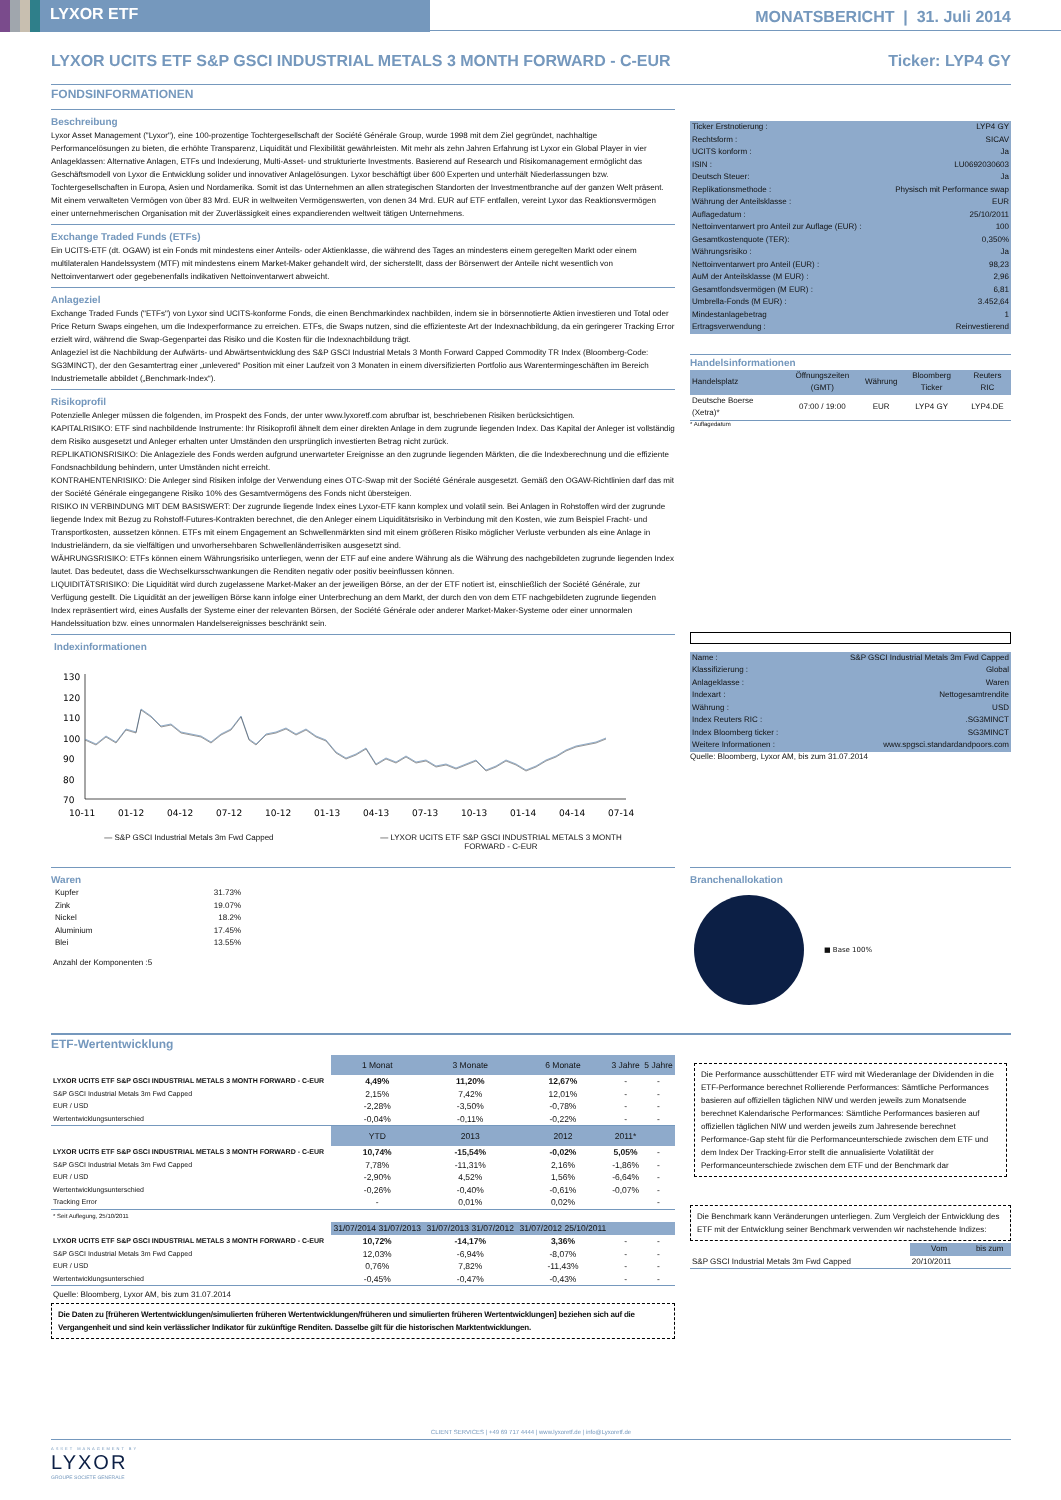LYXOR ETF
MONATSBERICHT | 31. Juli 2014
LYXOR UCITS ETF S&P GSCI INDUSTRIAL METALS 3 MONTH FORWARD - C-EUR Ticker: LYP4 GY
FONDSINFORMATIONEN
Beschreibung
Lyxor Asset Management ("Lyxor"), eine 100-prozentige Tochtergesellschaft der Société Générale Group, wurde 1998 mit dem Ziel gegründet, nachhaltige Performancelösungen zu bieten, die erhöhte Transparenz, Liquidität und Flexibilität gewährleisten. Mit mehr als zehn Jahren Erfahrung ist Lyxor ein Global Player in vier Anlageklassen: Alternative Anlagen, ETFs und Indexierung, Multi-Asset- und strukturierte Investments. Basierend auf Research und Risikomanagement ermöglicht das Geschäftsmodell von Lyxor die Entwicklung solider und innovativer Anlagelösungen. Lyxor beschäftigt über 600 Experten und unterhält Niederlassungen bzw. Tochtergesellschaften in Europa, Asien und Nordamerika. Somit ist das Unternehmen an allen strategischen Standorten der Investmentbranche auf der ganzen Welt präsent. Mit einem verwalteten Vermögen von über 83 Mrd. EUR in weltweiten Vermögenswerten, von denen 34 Mrd. EUR auf ETF entfallen, vereint Lyxor das Reaktionsvermögen einer unternehmerischen Organisation mit der Zuverlässigkeit eines expandierenden weltweit tätigen Unternehmens.
Exchange Traded Funds (ETFs)
Ein UCITS-ETF (dt. OGAW) ist ein Fonds mit mindestens einer Anteils- oder Aktienklasse, die während des Tages an mindestens einem geregelten Markt oder einem multilateralen Handelssystem (MTF) mit mindestens einem Market-Maker gehandelt wird, der sicherstellt, dass der Börsenwert der Anteile nicht wesentlich von Nettoinventarwert oder gegebenenfalls indikativen Nettoinventarwert abweicht.
Anlageziel
Exchange Traded Funds ("ETFs") von Lyxor sind UCITS-konforme Fonds, die einen Benchmarkindex nachbilden, indem sie in börsennotierte Aktien investieren und Total oder Price Return Swaps eingehen, um die Indexperformance zu erreichen. ETFs, die Swaps nutzen, sind die effizienteste Art der Indexnachbildung, da ein geringerer Tracking Error erzielt wird, während die Swap-Gegenpartei das Risiko und die Kosten für die Indexnachbildung trägt.
Anlageziel ist die Nachbildung der Aufwärts- und Abwärtsentwicklung des S&P GSCI Industrial Metals 3 Month Forward Capped Commodity TR Index (Bloomberg-Code: SG3MINCT), der den Gesamtertrag einer „unlevered“ Position mit einer Laufzeit von 3 Monaten in einem diversifizierten Portfolio aus Warentermingeschäften im Bereich Industriemetalle abbildet („Benchmark-Index“).
Risikoprofil
Potenzielle Anleger müssen die folgenden, im Prospekt des Fonds, der unter www.lyxoretf.com abrufbar ist, beschriebenen Risiken berücksichtigen.
KAPITALRISIKO: ETF sind nachbildende Instrumente: Ihr Risikoprofil ähnelt dem einer direkten Anlage in dem zugrunde liegenden Index. Das Kapital der Anleger ist vollständig dem Risiko ausgesetzt und Anleger erhalten unter Umständen den ursprünglich investierten Betrag nicht zurück.
REPLIKATIONSRISIKO: Die Anlageziele des Fonds werden aufgrund unerwarteter Ereignisse an den zugrunde liegenden Märkten, die die Indexberechnung und die effiziente Fondsnachbildung behindern, unter Umständen nicht erreicht.
KONTRAHENTENRISIKO: Die Anleger sind Risiken infolge der Verwendung eines OTC-Swap mit der Société Générale ausgesetzt. Gemäß den OGAW-Richtlinien darf das mit der Société Générale eingegangene Risiko 10% des Gesamtvermögens des Fonds nicht übersteigen.
RISIKO IN VERBINDUNG MIT DEM BASISWERT: Der zugrunde liegende Index eines Lyxor-ETF kann komplex und volatil sein. Bei Anlagen in Rohstoffen wird der zugrunde liegende Index mit Bezug zu Rohstoff-Futures-Kontrakten berechnet, die den Anleger einem Liquiditätsrisiko in Verbindung mit den Kosten, wie zum Beispiel Fracht- und Transportkosten, aussetzen können. ETFs mit einem Engagement an Schwellenmärkten sind mit einem größeren Risiko möglicher Verluste verbunden als eine Anlage in Industrieländern, da sie vielfältigen und unvorhersehbaren Schwellenländerrisiken ausgesetzt sind.
WÄHRUNGSRISIKO: ETFs können einem Währungsrisiko unterliegen, wenn der ETF auf eine andere Währung als die Währung des nachgebildeten zugrunde liegenden Index lautet. Das bedeutet, dass die Wechselkursschwankungen die Renditen negativ oder positiv beeinflussen können.
LIQUIDITÄTSRISIKO: Die Liquidität wird durch zugelassene Market-Maker an der jeweiligen Börse, an der der ETF notiert ist, einschließlich der Société Générale, zur Verfügung gestellt. Die Liquidität an der jeweiligen Börse kann infolge einer Unterbrechung an dem Markt, der durch den von dem ETF nachgebildeten zugrunde liegenden Index repräsentiert wird, eines Ausfalls der Systeme einer der relevanten Börsen, der Société Générale oder anderer Market-Maker-Systeme oder einer unnormalen Handelssituation bzw. eines unnormalen Handelsereignisses beschränkt sein.
Indexinformationen
130
120
110
100
90
80
70
10-11
01-12
04-12
07-12
10-12
01-13
04-13
07-13
10-13
01-14
04-14
07-14
— S&P GSCI Industrial Metals 3m Fwd Capped — LYXOR UCITS ETF S&P GSCI INDUSTRIAL METALS 3 MONTH
FORWARD - C-EUR
| Ticker Erstnotierung : | LYP4 GY |
| Rechtsform : | SICAV |
| UCITS konform : | Ja |
| ISIN : | LU0692030603 |
| Deutsch Steuer: | Ja |
| Replikationsmethode : | Physisch mit Performance swap |
| Währung der Anteilsklasse : | EUR |
| Auflagedatum : | 25/10/2011 |
| Nettoinventarwert pro Anteil zur Auflage (EUR) : | 100 |
| Gesamtkostenquote (TER): | 0,350% |
| Währungsrisiko : | Ja |
| Nettoinventarwert pro Anteil (EUR) : | 98,23 |
| AuM der Anteilsklasse (M EUR) : | 2,96 |
| Gesamtfondsvermögen (M EUR) : | 6,81 |
| Umbrella-Fonds (M EUR) : | 3.452,64 |
| Mindestanlagebetrag | 1 |
| Ertragsverwendung : | Reinvestierend |
Handelsinformationen
| Handelsplatz | Öffnungszeiten (GMT) | Währung | Bloomberg Ticker | Reuters RIC |
| --- | --- | --- | --- | --- |
| Deutsche Boerse (Xetra)* | 07:00 / 19:00 | EUR | LYP4 GY | LYP4.DE |
* Auflagedatum
| Name : | S&P GSCI Industrial Metals 3m Fwd Capped |
| Klassifizierung : | Global |
| Anlageklasse : | Waren |
| Indexart : | Nettogesamtrendite |
| Währung : | USD |
| Index Reuters RIC : | .SG3MINCT |
| Index Bloomberg ticker : | SG3MINCT |
| Weitere Informationen : | www.spgsci.standardandpoors.com |
Quelle: Bloomberg, Lyxor AM, bis zum 31.07.2014
Waren
| Kupfer | 31.73% |
| Zink | 19.07% |
| Nickel | 18.2% |
| Aluminium | 17.45% |
| Blei | 13.55% |
Anzahl der Komponenten :5
Branchenallokation
■ Base 100%
ETF-Wertentwicklung
| | 1 Monat | 3 Monate | 6 Monate | 3 Jahre | 5 Jahre |
| LYXOR UCITS ETF S&P GSCI INDUSTRIAL METALS 3 MONTH FORWARD - C-EUR | 4,49% | 11,20% | 12,67% | - | - |
| S&P GSCI Industrial Metals 3m Fwd Capped | 2,15% | 7,42% | 12,01% | - | - |
| EUR / USD | -2,28% | -3,50% | -0,78% | - | - |
| Wertentwicklungsunterschied | -0,04% | -0,11% | -0,22% | - | - |
| | YTD | 2013 | 2012 | 2011* | |
| LYXOR UCITS ETF S&P GSCI INDUSTRIAL METALS 3 MONTH FORWARD - C-EUR | 10,74% | -15,54% | -0,02% | 5,05% | - |
| S&P GSCI Industrial Metals 3m Fwd Capped | 7,78% | -11,31% | 2,16% | -1,86% | - |
| EUR / USD | -2,90% | 4,52% | 1,56% | -6,64% | - |
| Wertentwicklungsunterschied | -0,26% | -0,40% | -0,61% | -0,07% | - |
| Tracking Error | - | 0,01% | 0,02% | | - |
| * Seit Auflegung, 25/10/2011 | | | | | |
| | 31/07/2014 31/07/2013 | 31/07/2013 31/07/2012 | 31/07/2012 25/10/2011 | | |
| LYXOR UCITS ETF S&P GSCI INDUSTRIAL METALS 3 MONTH FORWARD - C-EUR | 10,72% | -14,17% | 3,36% | - | - |
| S&P GSCI Industrial Metals 3m Fwd Capped | 12,03% | -6,94% | -8,07% | - | - |
| EUR / USD | 0,76% | 7,82% | -11,43% | - | - |
| Wertentwicklungsunterschied | -0,45% | -0,47% | -0,43% | - | - |
Quelle: Bloomberg, Lyxor AM, bis zum 31.07.2014
Die Daten zu [früheren Wertentwicklungen/simulierten früheren Wertentwicklungen/früheren und simulierten früheren Wertentwicklungen] beziehen sich auf die Vergangenheit und sind kein verlässlicher Indikator für zukünftige Renditen. Dasselbe gilt für die historischen Marktentwicklungen.
Die Performance ausschüttender ETF wird mit Wiederanlage der Dividenden in die ETF-Performance berechnet Rollierende Performances: Sämtliche Performances basieren auf offiziellen täglichen NIW und werden jeweils zum Monatsende berechnet Kalendarische Performances: Sämtliche Performances basieren auf offiziellen täglichen NIW und werden jeweils zum Jahresende berechnet Performance-Gap steht für die Performanceunterschiede zwischen dem ETF und dem Index Der Tracking-Error stellt die annualisierte Volatilität der Performanceunterschiede zwischen dem ETF und der Benchmark dar
Die Benchmark kann Veränderungen unterliegen. Zum Vergleich der Entwicklung des ETF mit der Entwicklung seiner Benchmark verwenden wir nachstehende Indizes:
| | Vom | bis zum |
| S&P GSCI Industrial Metals 3m Fwd Capped | 20/10/2011 | |
CLIENT SERVICES | +49 69 717 4444 | www.lyxoretf.de | info@Lyxoretf.de
ASSET MANAGEMENT BY
LYXOR
GROUPE SOCIETE GENERALE